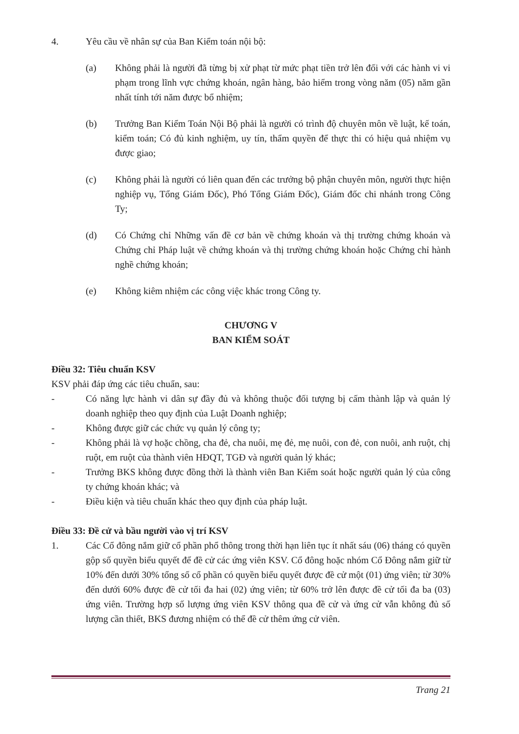4. Yêu cầu về nhân sự của Ban Kiểm toán nội bộ:
(a) Không phải là người đã từng bị xử phạt từ mức phạt tiền trở lên đối với các hành vi vi phạm trong lĩnh vực chứng khoán, ngân hàng, bảo hiểm trong vòng năm (05) năm gần nhất tính tới năm được bổ nhiệm;
(b) Trưởng Ban Kiểm Toán Nội Bộ phải là người có trình độ chuyên môn về luật, kế toán, kiểm toán; Có đủ kinh nghiệm, uy tín, thẩm quyền để thực thi có hiệu quả nhiệm vụ được giao;
(c) Không phải là người có liên quan đến các trưởng bộ phận chuyên môn, người thực hiện nghiệp vụ, Tổng Giám Đốc), Phó Tổng Giám Đốc), Giám đốc chi nhánh trong Công Ty;
(d) Có Chứng chỉ Những vấn đề cơ bản về chứng khoán và thị trường chứng khoán và Chứng chỉ Pháp luật về chứng khoán và thị trường chứng khoán hoặc Chứng chỉ hành nghề chứng khoán;
(e) Không kiêm nhiệm các công việc khác trong Công ty.
CHƯƠNG V
BAN KIỂM SOÁT
Điều 32: Tiêu chuẩn KSV
KSV phải đáp ứng các tiêu chuẩn, sau:
- Có năng lực hành vi dân sự đầy đủ và không thuộc đối tượng bị cấm thành lập và quản lý doanh nghiệp theo quy định của Luật Doanh nghiệp;
- Không được giữ các chức vụ quản lý công ty;
- Không phải là vợ hoặc chồng, cha đẻ, cha nuôi, mẹ đẻ, mẹ nuôi, con đẻ, con nuôi, anh ruột, chị ruột, em ruột của thành viên HĐQT, TGĐ và người quản lý khác;
- Trưởng BKS không được đồng thời là thành viên Ban Kiểm soát hoặc người quản lý của công ty chứng khoán khác; và
- Điều kiện và tiêu chuẩn khác theo quy định của pháp luật.
Điều 33: Đề cử và bầu người vào vị trí KSV
1. Các Cổ đông nắm giữ cổ phần phổ thông trong thời hạn liên tục ít nhất sáu (06) tháng có quyền gộp số quyền biểu quyết để đề cử các ứng viên KSV. Cổ đông hoặc nhóm Cổ Đông nắm giữ từ 10% đến dưới 30% tổng số cổ phần có quyền biểu quyết được đề cử một (01) ứng viên; từ 30% đến dưới 60% được đề cử tối đa hai (02) ứng viên; từ 60% trở lên được đề cử tối đa ba (03) ứng viên. Trường hợp số lượng ứng viên KSV thông qua đề cử và ứng cử vẫn không đủ số lượng cần thiết, BKS đương nhiệm có thể đề cử thêm ứng cử viên.
Trang 21